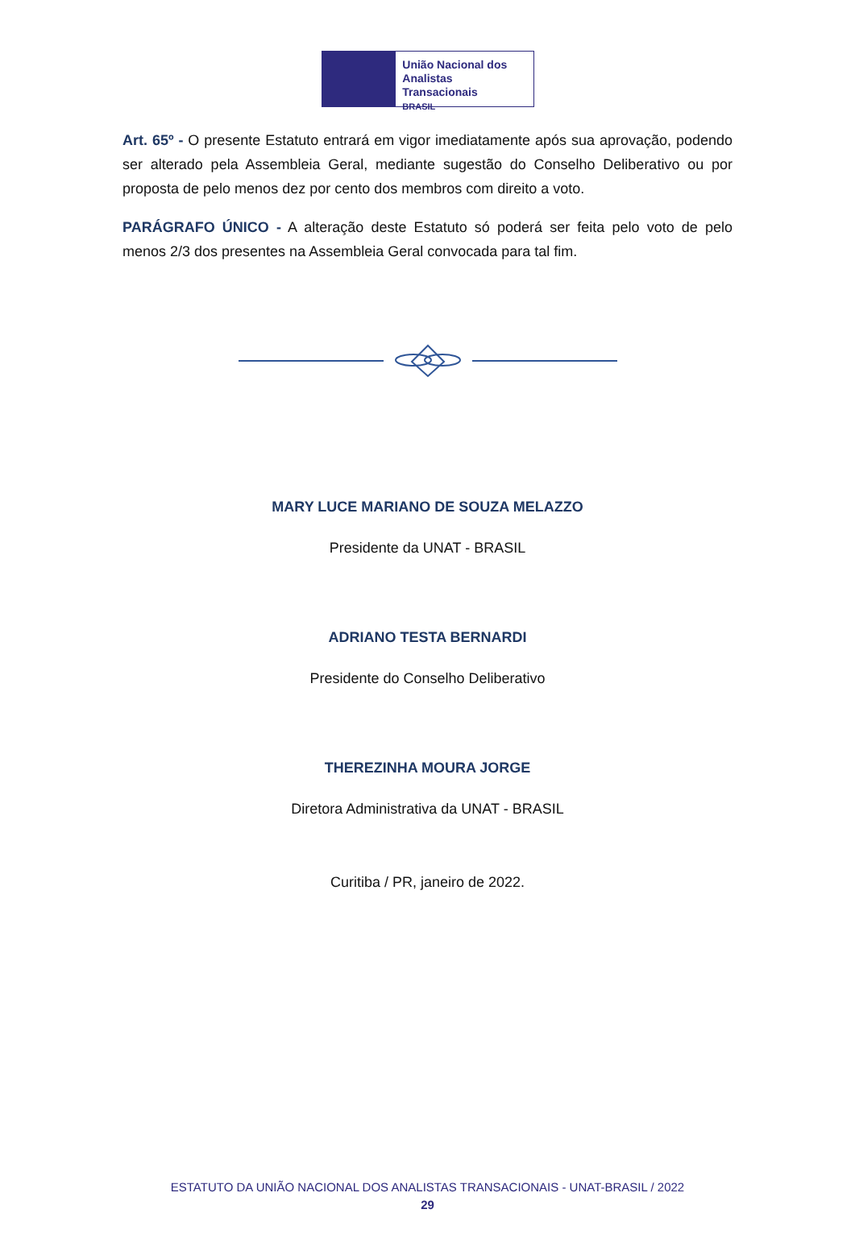União Nacional dos
Analistas Transacionais
BRASIL
Art. 65º - O presente Estatuto entrará em vigor imediatamente após sua aprovação, podendo ser alterado pela Assembleia Geral, mediante sugestão do Conselho Deliberativo ou por proposta de pelo menos dez por cento dos membros com direito a voto.
PARÁGRAFO ÚNICO - A alteração deste Estatuto só poderá ser feita pelo voto de pelo menos 2/3 dos presentes na Assembleia Geral convocada para tal fim.
MARY LUCE MARIANO DE SOUZA MELAZZO
Presidente da UNAT - BRASIL
ADRIANO TESTA BERNARDI
Presidente do Conselho Deliberativo
THEREZINHA MOURA JORGE
Diretora Administrativa da UNAT - BRASIL
Curitiba / PR, janeiro de 2022.
ESTATUTO DA UNIÃO NACIONAL DOS ANALISTAS TRANSACIONAIS - UNAT-BRASIL / 2022
29